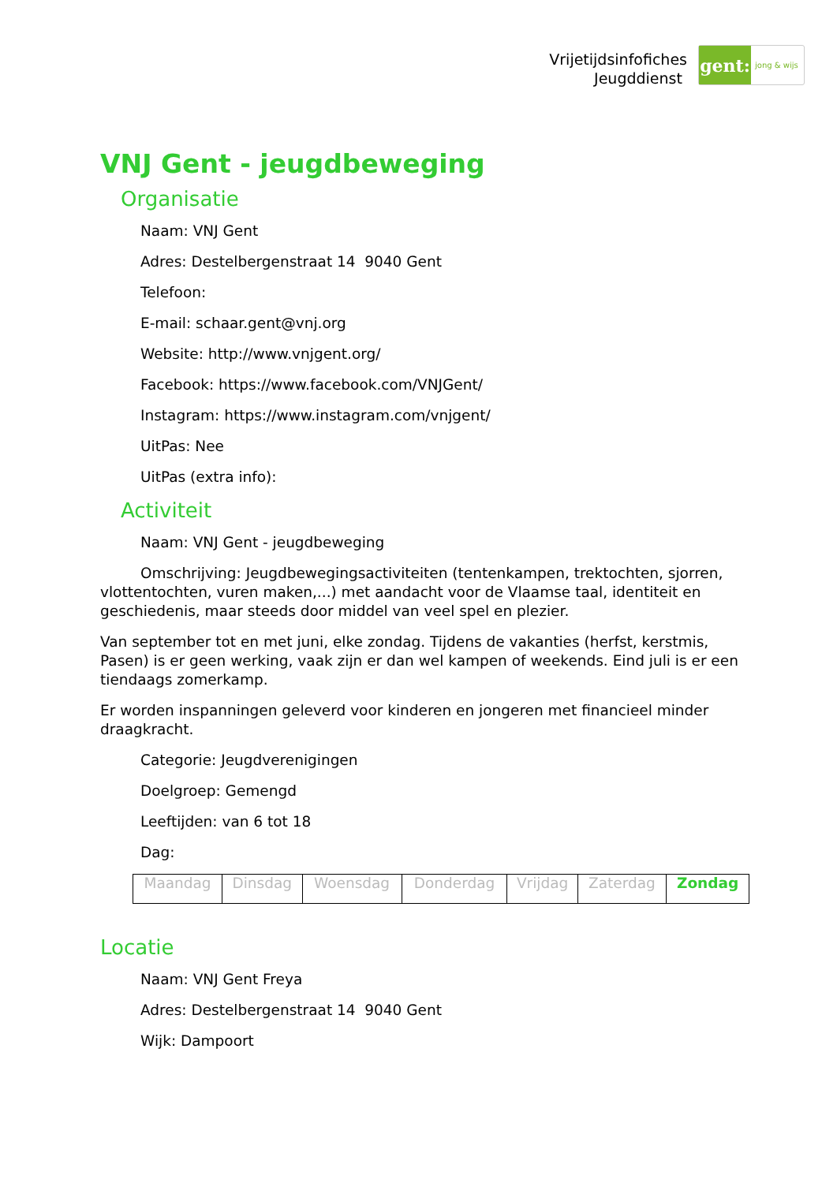Vrijetijdsinfofiches
Jeugddienst
gent:
jong & wijs
VNJ Gent - jeugdbeweging
Organisatie
Naam: VNJ Gent
Adres: Destelbergenstraat 14 9040 Gent
Telefoon:
E-mail: schaar.gent@vnj.org
Website: http://www.vnjgent.org/
Facebook: https://www.facebook.com/VNJGent/
Instagram: https://www.instagram.com/vnjgent/
UitPas: Nee
UitPas (extra info):
Activiteit
Naam: VNJ Gent - jeugdbeweging
Omschrijving: Jeugdbewegingsactiviteiten (tentenkampen, trektochten, sjorren, vlottentochten, vuren maken,...) met aandacht voor de Vlaamse taal, identiteit en geschiedenis, maar steeds door middel van veel spel en plezier.
Van september tot en met juni, elke zondag. Tijdens de vakanties (herfst, kerstmis, Pasen) is er geen werking, vaak zijn er dan wel kampen of weekends. Eind juli is er een tiendaags zomerkamp.
Er worden inspanningen geleverd voor kinderen en jongeren met financieel minder draagkracht.
Categorie: Jeugdverenigingen
Doelgroep: Gemengd
Leeftijden: van 6 tot 18
Dag:
| Maandag | Dinsdag | Woensdag | Donderdag | Vrijdag | Zaterdag | Zondag |
Locatie
Naam: VNJ Gent Freya
Adres: Destelbergenstraat 14 9040 Gent
Wijk: Dampoort